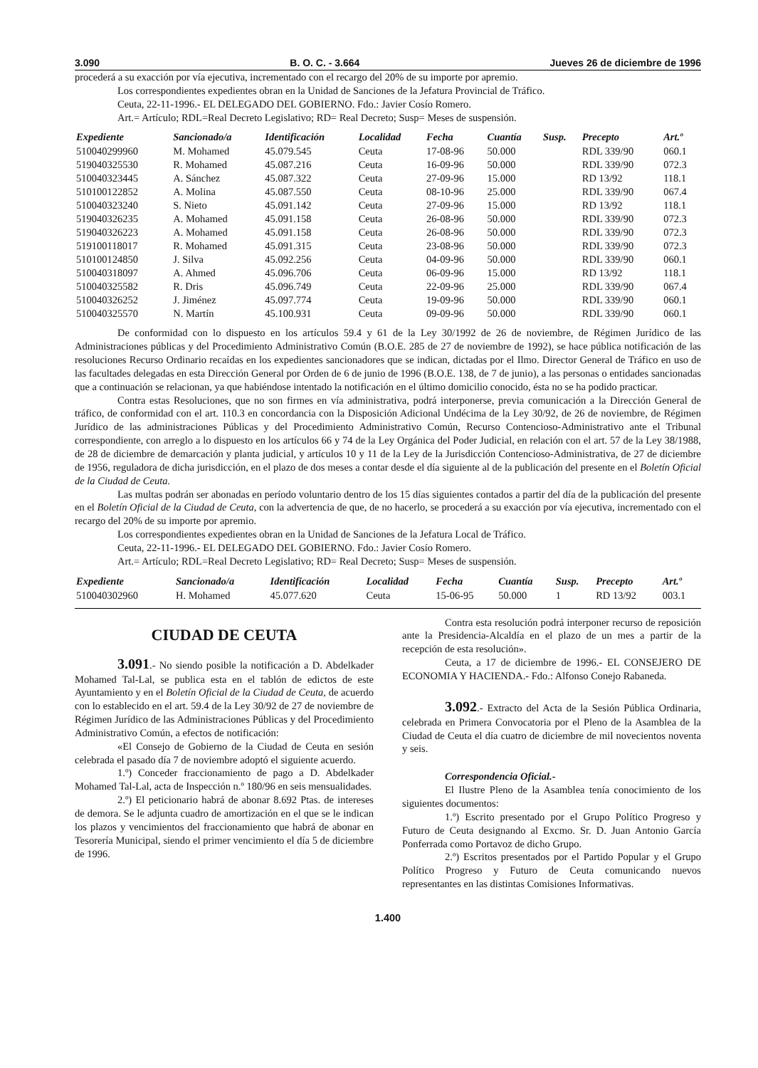3.090 B. O. C. - 3.664 Jueves 26 de diciembre de 1996
procederá a su exacción por vía ejecutiva, incrementado con el recargo del 20% de su importe por apremio.
Los correspondientes expedientes obran en la Unidad de Sanciones de la Jefatura Provincial de Tráfico.
Ceuta, 22-11-1996.- EL DELEGADO DEL GOBIERNO. Fdo.: Javier Cosío Romero.
Art.= Artículo; RDL=Real Decreto Legislativo; RD= Real Decreto; Susp= Meses de suspensión.
| Expediente | Sancionado/a | Identificación | Localidad | Fecha | Cuantía | Susp. | Precepto | Art.º |
| --- | --- | --- | --- | --- | --- | --- | --- | --- |
| 510040299960 | M. Mohamed | 45.079.545 | Ceuta | 17-08-96 | 50.000 | | RDL 339/90 | 060.1 |
| 519040325530 | R. Mohamed | 45.087.216 | Ceuta | 16-09-96 | 50.000 | | RDL 339/90 | 072.3 |
| 510040323445 | A. Sánchez | 45.087.322 | Ceuta | 27-09-96 | 15.000 | | RD 13/92 | 118.1 |
| 510100122852 | A. Molina | 45.087.550 | Ceuta | 08-10-96 | 25.000 | | RDL 339/90 | 067.4 |
| 510040323240 | S. Nieto | 45.091.142 | Ceuta | 27-09-96 | 15.000 | | RD 13/92 | 118.1 |
| 519040326235 | A. Mohamed | 45.091.158 | Ceuta | 26-08-96 | 50.000 | | RDL 339/90 | 072.3 |
| 519040326223 | A. Mohamed | 45.091.158 | Ceuta | 26-08-96 | 50.000 | | RDL 339/90 | 072.3 |
| 519100118017 | R. Mohamed | 45.091.315 | Ceuta | 23-08-96 | 50.000 | | RDL 339/90 | 072.3 |
| 510100124850 | J. Silva | 45.092.256 | Ceuta | 04-09-96 | 50.000 | | RDL 339/90 | 060.1 |
| 510040318097 | A. Ahmed | 45.096.706 | Ceuta | 06-09-96 | 15.000 | | RD 13/92 | 118.1 |
| 510040325582 | R. Dris | 45.096.749 | Ceuta | 22-09-96 | 25.000 | | RDL 339/90 | 067.4 |
| 510040326252 | J. Jiménez | 45.097.774 | Ceuta | 19-09-96 | 50.000 | | RDL 339/90 | 060.1 |
| 510040325570 | N. Martín | 45.100.931 | Ceuta | 09-09-96 | 50.000 | | RDL 339/90 | 060.1 |
De conformidad con lo dispuesto en los artículos 59.4 y 61 de la Ley 30/1992 de 26 de noviembre, de Régimen Jurídico de las Administraciones públicas y del Procedimiento Administrativo Común (B.O.E. 285 de 27 de noviembre de 1992), se hace pública notificación de las resoluciones Recurso Ordinario recaídas en los expedientes sancionadores que se indican, dictadas por el Ilmo. Director General de Tráfico en uso de las facultades delegadas en esta Dirección General por Orden de 6 de junio de 1996 (B.O.E. 138, de 7 de junio), a las personas o entidades sancionadas que a continuación se relacionan, ya que habiéndose intentado la notificación en el último domicilio conocido, ésta no se ha podido practicar.
Contra estas Resoluciones, que no son firmes en vía administrativa, podrá interponerse, previa comunicación a la Dirección General de tráfico, de conformidad con el art. 110.3 en concordancia con la Disposición Adicional Undécima de la Ley 30/92, de 26 de noviembre, de Régimen Jurídico de las administraciones Públicas y del Procedimiento Administrativo Común, Recurso Contencioso-Administrativo ante el Tribunal correspondiente, con arreglo a lo dispuesto en los artículos 66 y 74 de la Ley Orgánica del Poder Judicial, en relación con el art. 57 de la Ley 38/1988, de 28 de diciembre de demarcación y planta judicial, y artículos 10 y 11 de la Ley de la Jurisdicción Contencioso-Administrativa, de 27 de diciembre de 1956, reguladora de dicha jurisdicción, en el plazo de dos meses a contar desde el día siguiente al de la publicación del presente en el Boletín Oficial de la Ciudad de Ceuta.
Las multas podrán ser abonadas en período voluntario dentro de los 15 días siguientes contados a partir del día de la publicación del presente en el Boletín Oficial de la Ciudad de Ceuta, con la advertencia de que, de no hacerlo, se procederá a su exacción por vía ejecutiva, incrementado con el recargo del 20% de su importe por apremio.
Los correspondientes expedientes obran en la Unidad de Sanciones de la Jefatura Local de Tráfico.
Ceuta, 22-11-1996.- EL DELEGADO DEL GOBIERNO. Fdo.: Javier Cosío Romero.
Art.= Artículo; RDL=Real Decreto Legislativo; RD= Real Decreto; Susp= Meses de suspensión.
| Expediente | Sancionado/a | Identificación | Localidad | Fecha | Cuantía | Susp. | Precepto | Art.º |
| --- | --- | --- | --- | --- | --- | --- | --- | --- |
| 510040302960 | H. Mohamed | 45.077.620 | Ceuta | 15-06-95 | 50.000 | 1 | RD 13/92 | 003.1 |
CIUDAD DE CEUTA
3.091.- No siendo posible la notificación a D. Abdelkader Mohamed Tal-Lal, se publica esta en el tablón de edictos de este Ayuntamiento y en el Boletín Oficial de la Ciudad de Ceuta, de acuerdo con lo establecido en el art. 59.4 de la Ley 30/92 de 27 de noviembre de Régimen Jurídico de las Administraciones Públicas y del Procedimiento Administrativo Común, a efectos de notificación:
«El Consejo de Gobierno de la Ciudad de Ceuta en sesión celebrada el pasado día 7 de noviembre adoptó el siguiente acuerdo.
1.º) Conceder fraccionamiento de pago a D. Abdelkader Mohamed Tal-Lal, acta de Inspección n.º 180/96 en seis mensualidades.
2.º) El peticionario habrá de abonar 8.692 Ptas. de intereses de demora. Se le adjunta cuadro de amortización en el que se le indican los plazos y vencimientos del fraccionamiento que habrá de abonar en Tesorería Municipal, siendo el primer vencimiento el día 5 de diciembre de 1996.
Contra esta resolución podrá interponer recurso de reposición ante la Presidencia-Alcaldía en el plazo de un mes a partir de la recepción de esta resolución».
Ceuta, a 17 de diciembre de 1996.- EL CONSEJERO DE ECONOMIA Y HACIENDA.- Fdo.: Alfonso Conejo Rabaneda.
3.092.- Extracto del Acta de la Sesión Pública Ordinaria, celebrada en Primera Convocatoria por el Pleno de la Asamblea de la Ciudad de Ceuta el día cuatro de diciembre de mil novecientos noventa y seis.
Correspondencia Oficial.-
El Ilustre Pleno de la Asamblea tenía conocimiento de los siguientes documentos:
1.º) Escrito presentado por el Grupo Político Progreso y Futuro de Ceuta designando al Excmo. Sr. D. Juan Antonio García Ponferrada como Portavoz de dicho Grupo.
2.º) Escritos presentados por el Partido Popular y el Grupo Político Progreso y Futuro de Ceuta comunicando nuevos representantes en las distintas Comisiones Informativas.
1.400